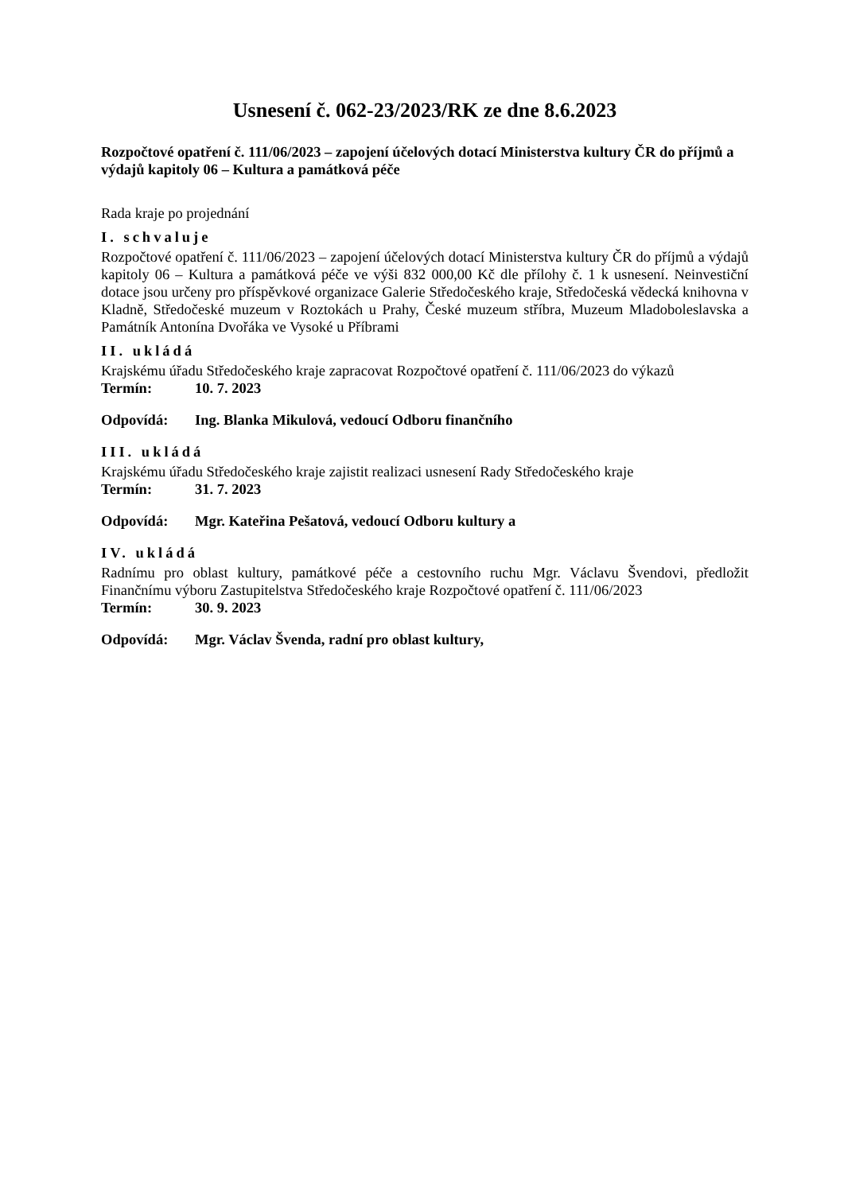Usnesení č. 062-23/2023/RK ze dne 8.6.2023
Rozpočtové opatření č. 111/06/2023 – zapojení účelových dotací Ministerstva kultury ČR do příjmů a výdajů kapitoly 06 – Kultura a památková péče
Rada kraje po projednání
I. schvaluje
Rozpočtové opatření č. 111/06/2023 – zapojení účelových dotací Ministerstva kultury ČR do příjmů a výdajů kapitoly 06 – Kultura a památková péče ve výši 832 000,00 Kč dle přílohy č. 1 k usnesení. Neinvestiční dotace jsou určeny pro příspěvkové organizace Galerie Středočeského kraje, Středočeská vědecká knihovna v Kladně, Středočeské muzeum v Roztokách u Prahy, České muzeum stříbra, Muzeum Mladoboleslavska a Památník Antonína Dvořáka ve Vysoké u Příbrami
II. ukládá
Krajskému úřadu Středočeského kraje zapracovat Rozpočtové opatření č. 111/06/2023 do výkazů
Termín: 10. 7. 2023
Odpovídá: Ing. Blanka Mikulová, vedoucí Odboru finančního
III. ukládá
Krajskému úřadu Středočeského kraje zajistit realizaci usnesení Rady Středočeského kraje
Termín: 31. 7. 2023
Odpovídá: Mgr. Kateřina Pešatová, vedoucí Odboru kultury a
IV. ukládá
Radnímu pro oblast kultury, památkové péče a cestovního ruchu Mgr. Václavu Švendovi, předložit Finančnímu výboru Zastupitelstva Středočeského kraje Rozpočtové opatření č. 111/06/2023
Termín: 30. 9. 2023
Odpovídá: Mgr. Václav Švenda, radní pro oblast kultury,